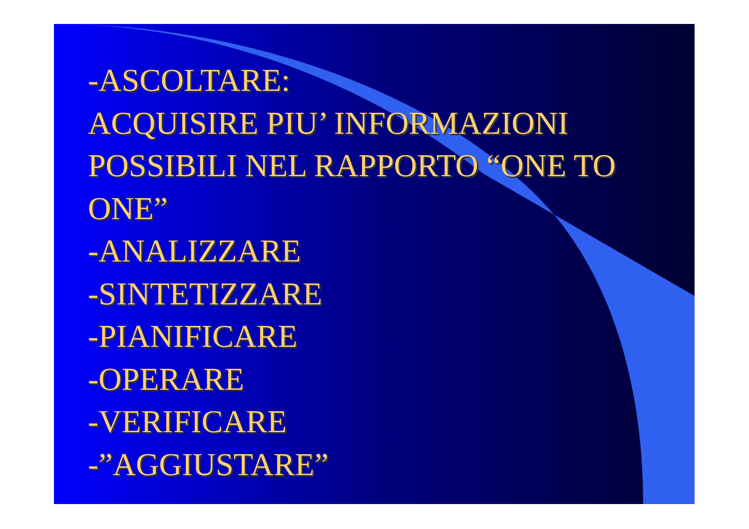-ASCOLTARE:
ACQUISIRE PIU’ INFORMAZIONI POSSIBILI NEL RAPPORTO “ONE TO ONE”
-ANALIZZARE
-SINTETIZZARE
-PIANIFICARE
-OPERARE
-VERIFICARE
-”AGGIUSTARE”